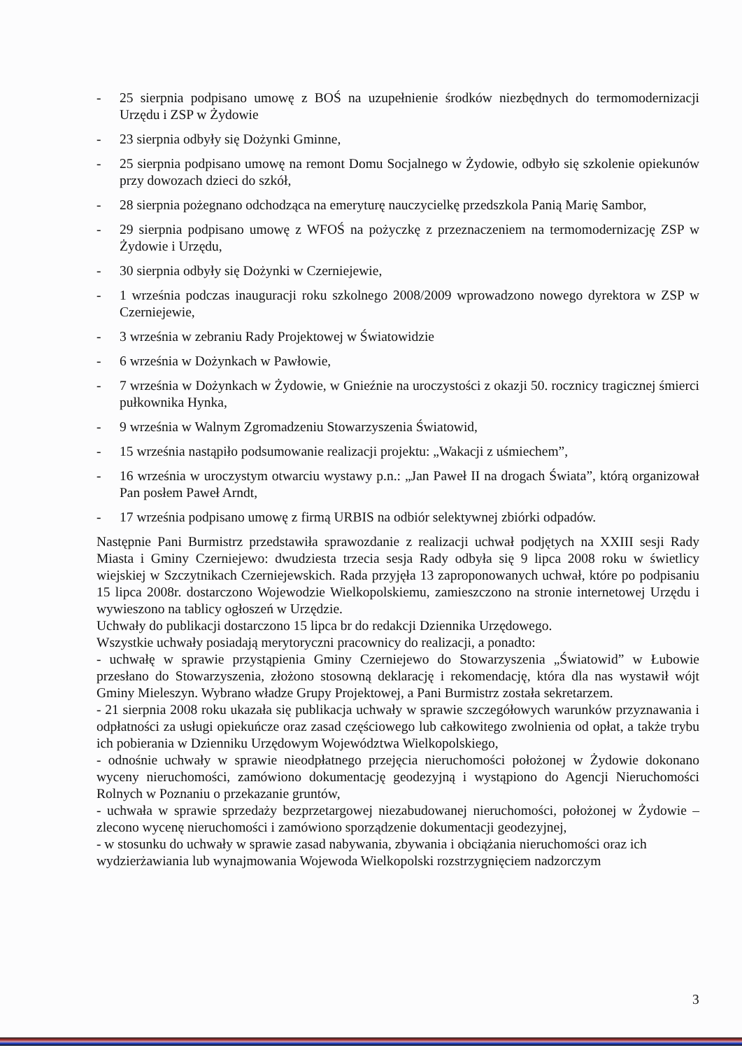- 25 sierpnia podpisano umowę z BOŚ na uzupełnienie środków niezbędnych do termomodernizacji Urzędu i ZSP w Żydowie
- 23 sierpnia odbyły się Dożynki Gminne,
- 25 sierpnia podpisano umowę na remont Domu Socjalnego w Żydowie, odbyło się szkolenie opiekunów przy dowozach dzieci do szkół,
- 28 sierpnia pożegnano odchodząca na emeryturę nauczycielkę przedszkola Panią Marię Sambor,
- 29 sierpnia podpisano umowę z WFOŚ na pożyczkę z przeznaczeniem na termomodernizację ZSP w Żydowie i Urzędu,
- 30 sierpnia odbyły się Dożynki w Czerniejewie,
- 1 września podczas inauguracji roku szkolnego 2008/2009 wprowadzono nowego dyrektora w ZSP w Czerniejewie,
- 3 września w zebraniu Rady Projektowej w Światowidzie
- 6 września w Dożynkach w Pawłowie,
- 7 września w Dożynkach w Żydowie, w Gnieźnie na uroczystości z okazji 50. rocznicy tragicznej śmierci pułkownika Hynka,
- 9 września w Walnym Zgromadzeniu Stowarzyszenia Światowid,
- 15 września nastąpiło podsumowanie realizacji projektu: „Wakacji z uśmiechem”,
- 16 września w uroczystym otwarciu wystawy p.n.: „Jan Paweł II na drogach Świata”, którą organizował Pan posłem Paweł Arndt,
- 17 września podpisano umowę z firmą URBIS na odbiór selektywnej zbiórki odpadów.
Następnie Pani Burmistrz przedstawiła sprawozdanie z realizacji uchwał podjętych na XXIII sesji Rady Miasta i Gminy Czerniejewo: dwudziesta trzecia sesja Rady odbyła się 9 lipca 2008 roku w świetlicy wiejskiej w Szczytnikach Czerniejewskich. Rada przyjęła 13 zaproponowanych uchwał, które po podpisaniu 15 lipca 2008r. dostarczono Wojewodzie Wielkopolskiemu, zamieszczono na stronie internetowej Urzędu i wywieszono na tablicy ogłoszeń w Urzędzie.
Uchwały do publikacji dostarczono 15 lipca br do redakcji Dziennika Urzędowego.
Wszystkie uchwały posiadają merytoryczni pracownicy do realizacji, a ponadto:
- uchwałę w sprawie przystąpienia Gminy Czerniejewo do Stowarzyszenia „Światowid” w Łubowie przesłano do Stowarzyszenia, złożono stosowną deklarację i rekomendację, która dla nas wystawił wójt Gminy Mieleszyn. Wybrano władze Grupy Projektowej, a Pani Burmistrz została sekretarzem.
- 21 sierpnia 2008 roku ukazała się publikacja uchwały w sprawie szczegółowych warunków przyznawania i odpłatności za usługi opiekuńcze oraz zasad częściowego lub całkowitego zwolnienia od opłat, a także trybu ich pobierania w Dzienniku Urzędowym Województwa Wielkopolskiego,
- odnośnie uchwały w sprawie nieodpłatnego przejęcia nieruchomości położonej w Żydowie dokonano wyceny nieruchomości, zamówiono dokumentację geodezyjną i wystąpiono do Agencji Nieruchomości Rolnych w Poznaniu o przekazanie gruntów,
- uchwała w sprawie sprzedaży bezprzetargowej niezabudowanej nieruchomości, położonej w Żydowie – zlecono wycenę nieruchomości i zamówiono sporządzenie dokumentacji geodezyjnej,
- w stosunku do uchwały w sprawie zasad nabywania, zbywania i obciążania nieruchomości oraz ich wydzierżawiania lub wynajmowania Wojewoda Wielkopolski rozstrzygnięciem nadzorczym
3